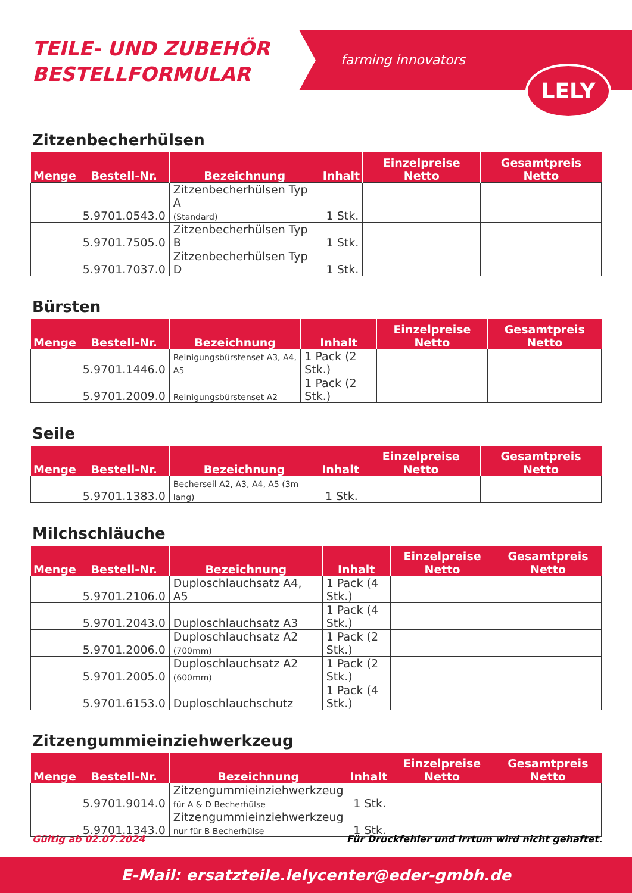TEILE- UND ZUBEHÖR
BESTELLFORMULAR
farming innovators
LELY
Zitzenbecherhülsen
| Menge | Bestell-Nr. | Bezeichnung | Inhalt | Einzelpreise Netto | Gesamtpreis Netto |
| --- | --- | --- | --- | --- | --- |
| | 5.9701.0543.0 | Zitzenbecherhülsen Typ A (Standard) | 1 Stk. | | |
| | 5.9701.7505.0 | Zitzenbecherhülsen Typ B | 1 Stk. | | |
| | 5.9701.7037.0 | Zitzenbecherhülsen Typ D | 1 Stk. | | |
Bürsten
| Menge | Bestell-Nr. | Bezeichnung | Inhalt | Einzelpreise Netto | Gesamtpreis Netto |
| --- | --- | --- | --- | --- | --- |
| | 5.9701.1446.0 | Reinigungsbürstenset A3, A4, A5 | 1 Pack (2 Stk.) | | |
| | 5.9701.2009.0 | Reinigungsbürstenset A2 | 1 Pack (2 Stk.) | | |
Seile
| Menge | Bestell-Nr. | Bezeichnung | Inhalt | Einzelpreise Netto | Gesamtpreis Netto |
| --- | --- | --- | --- | --- | --- |
| | 5.9701.1383.0 | Becherseil A2, A3, A4, A5 (3m lang) | 1 Stk. | | |
Milchschläuche
| Menge | Bestell-Nr. | Bezeichnung | Inhalt | Einzelpreise Netto | Gesamtpreis Netto |
| --- | --- | --- | --- | --- | --- |
| | 5.9701.2106.0 | Duploschlauchsatz A4, A5 | 1 Pack (4 Stk.) | | |
| | 5.9701.2043.0 | Duploschlauchsatz A3 | 1 Pack (4 Stk.) | | |
| | 5.9701.2006.0 | Duploschlauchsatz A2 (700mm) | 1 Pack (2 Stk.) | | |
| | 5.9701.2005.0 | Duploschlauchsatz A2 (600mm) | 1 Pack (2 Stk.) | | |
| | 5.9701.6153.0 | Duploschlauchschutz | 1 Pack (4 Stk.) | | |
Zitzengummieinziehwerkzeug
| Menge | Bestell-Nr. | Bezeichnung | Inhalt | Einzelpreise Netto | Gesamtpreis Netto |
| --- | --- | --- | --- | --- | --- |
| | 5.9701.9014.0 | Zitzengummieinziehwerkzeug für A & D Becherhülse | 1 Stk. | | |
| | 5.9701.1343.0 | Zitzengummieinziehwerkzeug nur für B Becherhülse | 1 Stk. | | |
Gültig ab 02.07.2024 Für Druckfehler und Irrtum wird nicht gehaftet.
E-Mail: ersatzteile.lelycenter@eder-gmbh.de